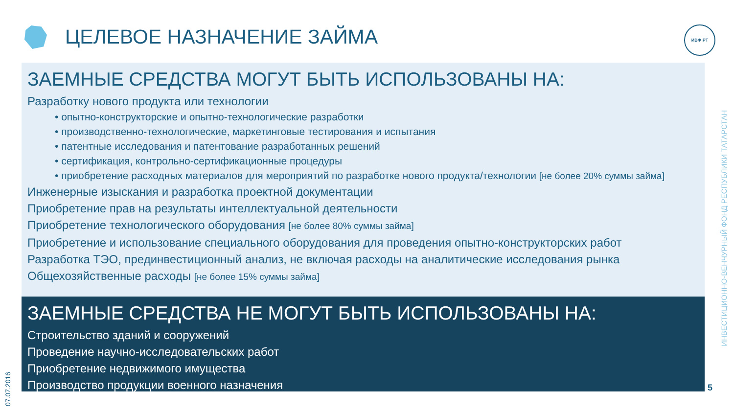ЦЕЛЕВОЕ НАЗНАЧЕНИЕ ЗАЙМА ИВФ РТ
ЗАЕМНЫЕ СРЕДСТВА МОГУТ БЫТЬ ИСПОЛЬЗОВАНЫ НА:
Разработку нового продукта или технологии
• опытно-конструкторские и опытно-технологические разработки
• производственно-технологические, маркетинговые тестирования и испытания
• патентные исследования и патентование разработанных решений
• сертификация, контрольно-сертификационные процедуры
• приобретение расходных материалов для мероприятий по разработке нового продукта/технологии [не более 20% суммы займа]
Инженерные изыскания и разработка проектной документации
Приобретение прав на результаты интеллектуальной деятельности
Приобретение технологического оборудования [не более 80% суммы займа]
Приобретение и использование специального оборудования для проведения опытно-конструкторских работ
Разработка ТЭО, прединвестиционный анализ, не включая расходы на аналитические исследования рынка
Общехозяйственные расходы [не более 15% суммы займа]
ЗАЕМНЫЕ СРЕДСТВА НЕ МОГУТ БЫТЬ ИСПОЛЬЗОВАНЫ НА:
Строительство зданий и сооружений
Проведение научно-исследовательских работ
Приобретение недвижимого имущества
Производство продукции военного назначения
ИНВЕСТИЦИОННО-ВЕНЧУРНЫЙ ФОНД РЕСПУБЛИКИ ТАТАРСТАН
07.07.2016
5